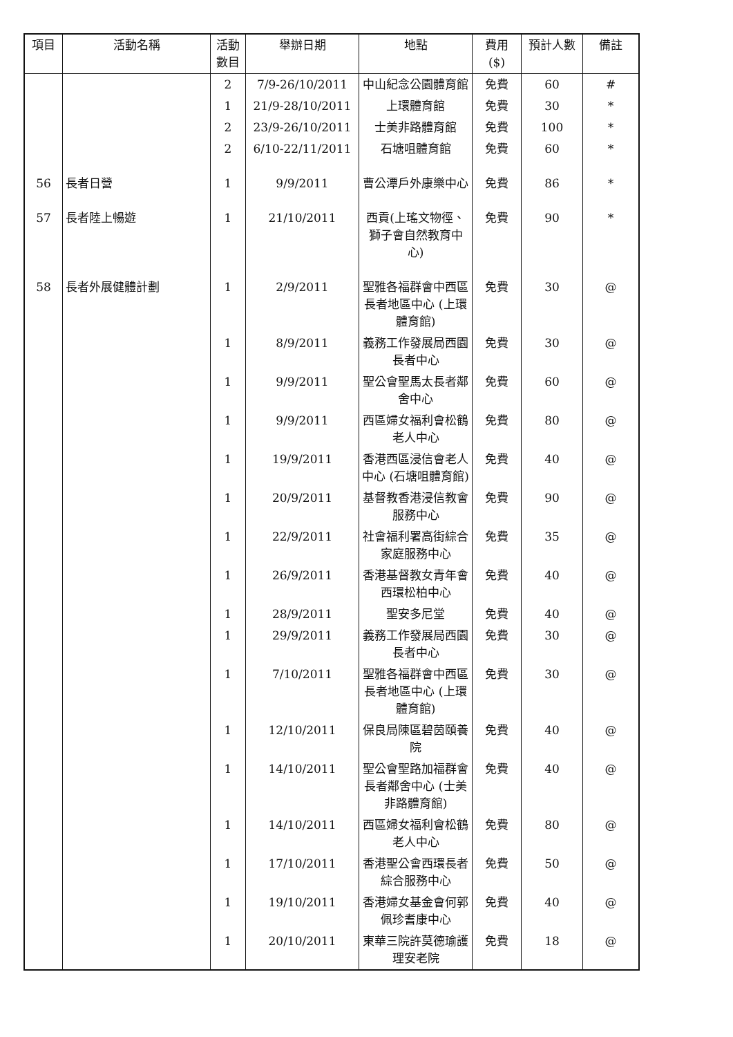| 項目 | 活動名稱 | 活動數目 | 舉辦日期 | 地點 | 費用 ($) | 預計人數 | 備註 |
| --- | --- | --- | --- | --- | --- | --- | --- |
| | | 2 | 7/9-26/10/2011 | 中山紀念公園體育館 | 免費 | 60 | # |
| | | 1 | 21/9-28/10/2011 | 上環體育館 | 免費 | 30 | * |
| | | 2 | 23/9-26/10/2011 | 士美非路體育館 | 免費 | 100 | * |
| | | 2 | 6/10-22/11/2011 | 石塘咀體育館 | 免費 | 60 | * |
| 56 | 長者日營 | 1 | 9/9/2011 | 曹公潭戶外康樂中心 | 免費 | 86 | * |
| 57 | 長者陸上暢遊 | 1 | 21/10/2011 | 西貢(上瑤文物徑、獅子會自然教育中心) | 免費 | 90 | * |
| 58 | 長者外展健體計劃 | 1 | 2/9/2011 | 聖雅各福群會中西區長者地區中心 (上環體育館) | 免費 | 30 | @ |
| | | 1 | 8/9/2011 | 義務工作發展局西園長者中心 | 免費 | 30 | @ |
| | | 1 | 9/9/2011 | 聖公會聖馬太長者鄰舍中心 | 免費 | 60 | @ |
| | | 1 | 9/9/2011 | 西區婦女福利會松鶴老人中心 | 免費 | 80 | @ |
| | | 1 | 19/9/2011 | 香港西區浸信會老人中心 (石塘咀體育館) | 免費 | 40 | @ |
| | | 1 | 20/9/2011 | 基督教香港浸信教會服務中心 | 免費 | 90 | @ |
| | | 1 | 22/9/2011 | 社會福利署高街綜合家庭服務中心 | 免費 | 35 | @ |
| | | 1 | 26/9/2011 | 香港基督教女青年會西環松柏中心 | 免費 | 40 | @ |
| | | 1 | 28/9/2011 | 聖安多尼堂 | 免費 | 40 | @ |
| | | 1 | 29/9/2011 | 義務工作發展局西園長者中心 | 免費 | 30 | @ |
| | | 1 | 7/10/2011 | 聖雅各福群會中西區長者地區中心 (上環體育館) | 免費 | 30 | @ |
| | | 1 | 12/10/2011 | 保良局陳區碧茵頤養院 | 免費 | 40 | @ |
| | | 1 | 14/10/2011 | 聖公會聖路加福群會長者鄰舍中心 (士美非路體育館) | 免費 | 40 | @ |
| | | 1 | 14/10/2011 | 西區婦女福利會松鶴老人中心 | 免費 | 80 | @ |
| | | 1 | 17/10/2011 | 香港聖公會西環長者綜合服務中心 | 免費 | 50 | @ |
| | | 1 | 19/10/2011 | 香港婦女基金會何郭佩珍耆康中心 | 免費 | 40 | @ |
| | | 1 | 20/10/2011 | 東華三院許莫德瑜護理安老院 | 免費 | 18 | @ |